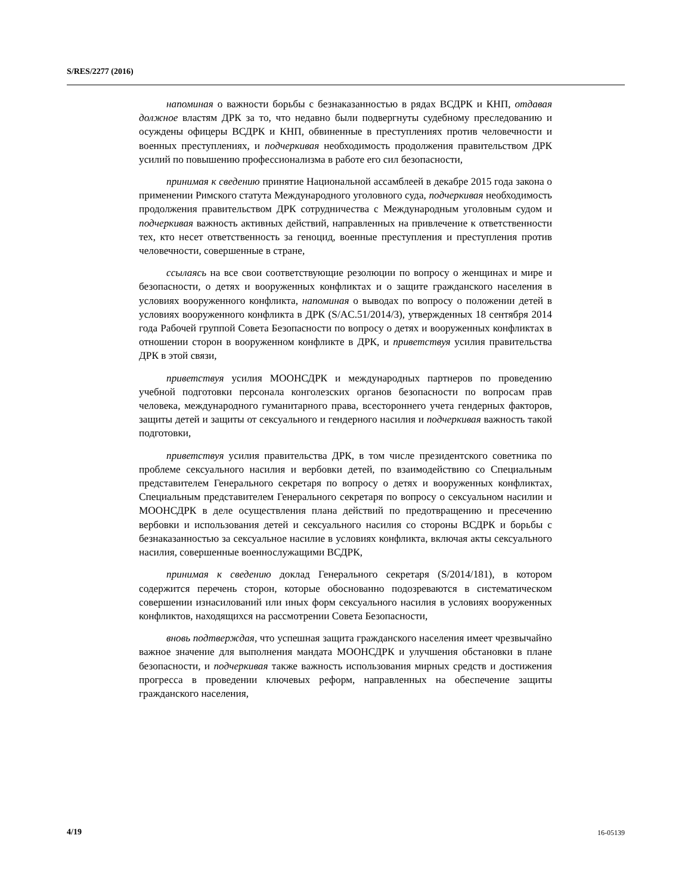S/RES/2277 (2016)
напоминая о важности борьбы с безнаказанностью в рядах ВСДРК и КНП, отдавая должное властям ДРК за то, что недавно были подвергнуты судебному преследованию и осуждены офицеры ВСДРК и КНП, обвиненные в преступлениях против человечности и военных преступлениях, и подчеркивая необходимость продолжения правительством ДРК усилий по повышению профессионализма в работе его сил безопасности,
принимая к сведению принятие Национальной ассамблеей в декабре 2015 года закона о применении Римского статута Международного уголовного суда, подчеркивая необходимость продолжения правительством ДРК сотрудничества с Международным уголовным судом и подчеркивая важность активных действий, направленных на привлечение к ответственности тех, кто несет ответственность за геноцид, военные преступления и преступления против человечности, совершенные в стране,
ссылаясь на все свои соответствующие резолюции по вопросу о женщинах и мире и безопасности, о детях и вооруженных конфликтах и о защите гражданского населения в условиях вооруженного конфликта, напоминая о выводах по вопросу о положении детей в условиях вооруженного конфликта в ДРК (S/AC.51/2014/3), утвержденных 18 сентября 2014 года Рабочей группой Совета Безопасности по вопросу о детях и вооруженных конфликтах в отношении сторон в вооруженном конфликте в ДРК, и приветствуя усилия правительства ДРК в этой связи,
приветствуя усилия МООНСДРК и международных партнеров по проведению учебной подготовки персонала конголезских органов безопасности по вопросам прав человека, международного гуманитарного права, всестороннего учета гендерных факторов, защиты детей и защиты от сексуального и гендерного насилия и подчеркивая важность такой подготовки,
приветствуя усилия правительства ДРК, в том числе президентского советника по проблеме сексуального насилия и вербовки детей, по взаимодействию со Специальным представителем Генерального секретаря по вопросу о детях и вооруженных конфликтах, Специальным представителем Генерального секретаря по вопросу о сексуальном насилии и МООНСДРК в деле осуществления плана действий по предотвращению и пресечению вербовки и использования детей и сексуального насилия со стороны ВСДРК и борьбы с безнаказанностью за сексуальное насилие в условиях конфликта, включая акты сексуального насилия, совершенные военнослужащими ВСДРК,
принимая к сведению доклад Генерального секретаря (S/2014/181), в котором содержится перечень сторон, которые обоснованно подозреваются в систематическом совершении изнасилований или иных форм сексуального насилия в условиях вооруженных конфликтов, находящихся на рассмотрении Совета Безопасности,
вновь подтверждая, что успешная защита гражданского населения имеет чрезвычайно важное значение для выполнения мандата МООНСДРК и улучшения обстановки в плане безопасности, и подчеркивая также важность использования мирных средств и достижения прогресса в проведении ключевых реформ, направленных на обеспечение защиты гражданского населения,
4/19 16-05139